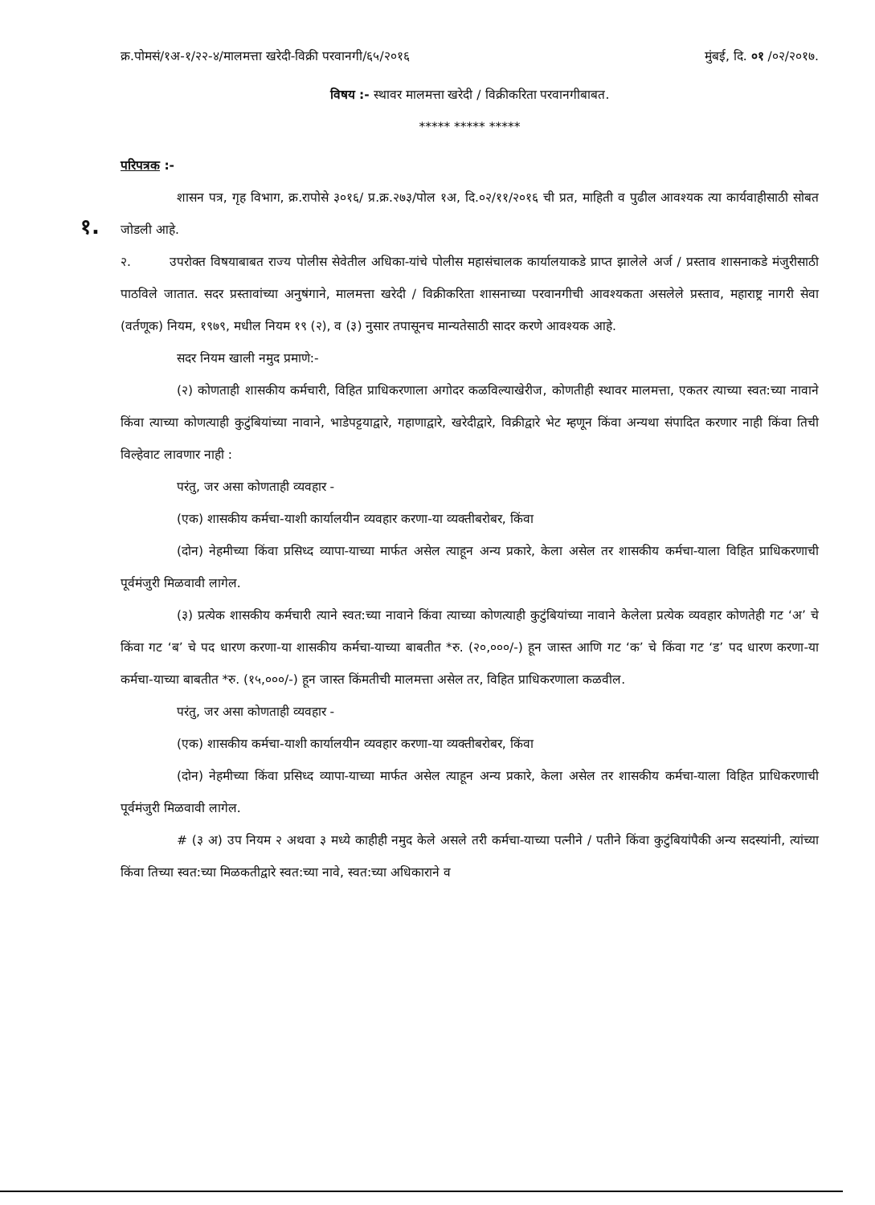क्र.पोमसं/१अ-१/२२-४/मालमत्ता खरेदी-विक्री परवानगी/६५/२०१६ मुंबई, दि. ०१ /०२/२०१७.
विषय :- स्थावर मालमत्ता खरेदी / विक्रीकरिता परवानगीबाबत.
***** ***** *****
परिपत्रक :-
१.
शासन पत्र, गृह विभाग, क्र.रापोसे ३०१६/ प्र.क्र.२७३/पोल १अ, दि.०२/११/२०१६ ची प्रत, माहिती व पुढील आवश्यक त्या कार्यवाहीसाठी सोबत जोडली आहे.
२. उपरोक्त विषयाबाबत राज्य पोलीस सेवेतील अधिका-यांचे पोलीस महासंचालक कार्यालयाकडे प्राप्त झालेले अर्ज / प्रस्ताव शासनाकडे मंजुरीसाठी पाठविले जातात. सदर प्रस्तावांच्या अनुषंगाने, मालमत्ता खरेदी / विक्रीकरिता शासनाच्या परवानगीची आवश्यकता असलेले प्रस्ताव, महाराष्ट्र नागरी सेवा (वर्तणूक) नियम, १९७९, मधील नियम १९ (२), व (३) नुसार तपासूनच मान्यतेसाठी सादर करणे आवश्यक आहे.
सदर नियम खाली नमुद प्रमाणे:-
(२) कोणताही शासकीय कर्मचारी, विहित प्राधिकरणाला अगोदर कळविल्याखेरीज, कोणतीही स्थावर मालमत्ता, एकतर त्याच्या स्वत:च्या नावाने किंवा त्याच्या कोणत्याही कुटुंबियांच्या नावाने, भाडेपट्टयाद्वारे, गहाणाद्वारे, खरेदीद्वारे, विक्रीद्वारे भेट म्हणून किंवा अन्यथा संपादित करणार नाही किंवा तिची विल्हेवाट लावणार नाही :
परंतु, जर असा कोणताही व्यवहार -
(एक) शासकीय कर्मचा-याशी कार्यालयीन व्यवहार करणा-या व्यक्तीबरोबर, किंवा
(दोन) नेहमीच्या किंवा प्रसिध्द व्यापा-याच्या मार्फत असेल त्याहून अन्य प्रकारे, केला असेल तर शासकीय कर्मचा-याला विहित प्राधिकरणाची पूर्वमंजुरी मिळवावी लागेल.
(३) प्रत्येक शासकीय कर्मचारी त्याने स्वत:च्या नावाने किंवा त्याच्या कोणत्याही कुटुंबियांच्या नावाने केलेला प्रत्येक व्यवहार कोणतेही गट ‘अ’ चे किंवा गट ‘ब’ चे पद धारण करणा-या शासकीय कर्मचा-याच्या बाबतीत *रु. (२०,०००/-) हून जास्त आणि गट ‘क’ चे किंवा गट ‘ड’ पद धारण करणा-या कर्मचा-याच्या बाबतीत *रु. (१५,०००/-) हून जास्त किंमतीची मालमत्ता असेल तर, विहित प्राधिकरणाला कळवील.
परंतु, जर असा कोणताही व्यवहार -
(एक) शासकीय कर्मचा-याशी कार्यालयीन व्यवहार करणा-या व्यक्तीबरोबर, किंवा
(दोन) नेहमीच्या किंवा प्रसिध्द व्यापा-याच्या मार्फत असेल त्याहून अन्य प्रकारे, केला असेल तर शासकीय कर्मचा-याला विहित प्राधिकरणाची पूर्वमंजुरी मिळवावी लागेल.
# (३ अ) उप नियम २ अथवा ३ मध्ये काहीही नमुद केले असले तरी कर्मचा-याच्या पत्नीने / पतीने किंवा कुटुंबियांपैकी अन्य सदस्यांनी, त्यांच्या किंवा तिच्या स्वत:च्या मिळकतीद्वारे स्वत:च्या नावे, स्वत:च्या अधिकाराने व